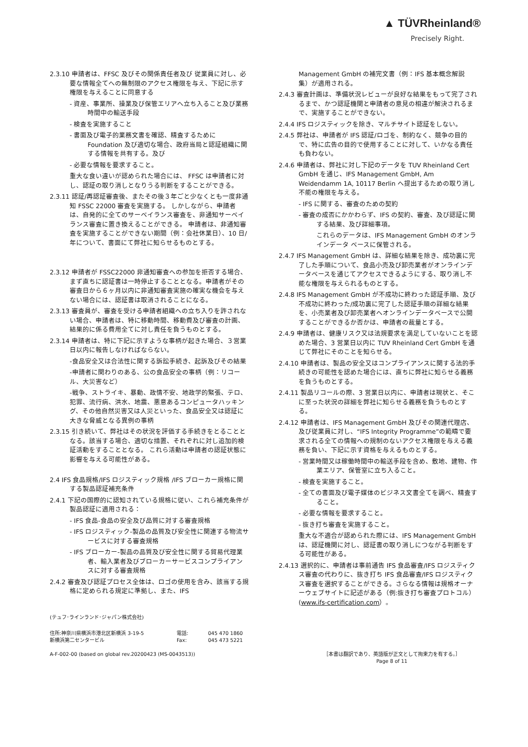▲ TÜVRheinland®
Precisely Right.
2.3.10 申請者は、FFSC 及びその関係責任者及び 従業員に対し、必要な情報全てへの無制限のアクセス権限を与え、下記に示す権限を与えることに同意する
- 資産、事業所、操業及び保管エリアへ立ち入ること及び業務時間中の輸送手段
- 検査を実施すること
- 書面及び電子的業務文書を確認、精査するために Foundation 及び適切な場合、政府当局と認証組織に関する情報を共有する。及び
- 必要な情報を要求すること。
重大な食い違いが認められた場合には、 FFSC は申請者に対し、認証の取り消しとなりうる判断をすることができる。
2.3.11 認証/再認証審査後、またその後３年ごと少なくとも一度非通知 FSSC 22000 審査を実施する。 しかしながら、申請者は、自発的に全てのサーベイランス審査を、非通知サーベイランス審査に置き換えることができる。 申請者は、非通知審査を実施することができない期間（例：会社休業日）、10 日/年について、書面にて弊社に知らせるものとする。
2.3.12 申請者が FSSC22000 非通知審査への参加を拒否する場合、まず直ちに認証書は一時停止することとなる。申請者がその審査日から６ヶ月以内に非通知審査実施の確実な機会を与えない場合には、認証書は取消されることになる。
2.3.13 審査員が、審査を受ける申請者組織への立ち入りを許されない場合、申請者は、特に移動時間、移動費及び審査の計画、結果的に係る費用全てに対し責任を負うものとする。
2.3.14 申請者は、特に下記に示すような事柄が起きた場合、３営業日以内に報告しなければならない。
-食品安全又は合法性に関する訴訟手続き、起訴及びその結果
-申請者に関わりのある、公の食品安全の事柄（例：リコール、大災害など）
-戦争、ストライキ、暴動、政情不安、地政学的緊張、テロ、犯罪、流行病、洪水、地震、悪意あるコンピュータハッキング、その他自然災害又は人災といった、食品安全又は認証に大きな脅威となる異例の事柄
2.3.15 引き続いて、弊社はその状況を評価する手続きをとることとなる。該当する場合、適切な措置、それぞれに対し追加的検証活動をすることとなる。 これら活動は申請者の認証状態に影響を与える可能性がある。
2.4 IFS 食品規格/IFS ロジスティック規格 /IFS ブローカー規格に関する製品認証補充条件
2.4.1 下記の国際的に認知されている規格に従い、これら補充条件が製品認証に適用される：
- IFS 食品-食品の安全及び品質に対する審査規格
- IFS ロジスティック-製品の品質及び安全性に関連する物流サービスに対する審査規格
- IFS ブローカー-製品の品質及び安全性に関する貿易代理業者、輸入業者及びブローカーサービスコンプライアンスに対する審査規格
2.4.2 審査及び認証プロセス全体は、ロゴの使用を含み、該当する規格に定められる規定に準拠し、また、IFS
Management GmbH の補完文書（例：IFS 基本概念解説集）が適用される。
2.4.3 審査計画は、準備状況レビューが良好な結果をもって完了されるまで、かつ認証機関と申請者の意見の相違が解決されるまで、実施することができない。
2.4.4 IFS ロジスティックを除き、マルチサイト認証をしない。
2.4.5 弊社は、申請者が IFS 認証/ロゴを、制約なく、競争の目的で、特に広告の目的で使用することに対して、いかなる責任も負わない。
2.4.6 申請者は、弊社に対し下記のデータを TUV Rheinland Cert GmbH を通じ、IFS Management GmbH, Am Weidendamm 1A, 10117 Berlin へ提出するための取り消し不能の権限を与える。
- IFS に関する、審査のための契約
- 審査の成否にかかわらず、IFS の契約、審査、及び認証に関する結果、及び詳細事項。
これらのデータは、IFS Management GmbH のオンラインデータ ベースに保管される。
2.4.7 IFS Management GmbH は、詳細な結果を除き、成功裏に完了した手順について、食品小売及び卸売業者がオンラインデータベースを通じてアクセスできるようにする、取り消し不能な権限を与えられるものとする。
2.4.8 IFS Management GmbH が不成功に終わった認証手順、及び不成功に終わった/成功裏に完了した認証手順の詳細な結果を、小売業者及び卸売業者へオンラインデータベースで公開することができるか否かは、申請者の裁量とする。
2.4.9 申請者は、健康リスク又は法規要求を満足していないことを認めた場合、3 営業日以内に TUV Rheinland Cert GmbH を通じて弊社にそのことを知らせる。
2.4.10 申請者は、製品の安全又はコンプライアンスに関する法的手続きの可能性を認めた場合には、直ちに弊社に知らせる義務を負うものとする。
2.4.11 製品リコールの際、3 営業日以内に、申請者は現状と、そこに至った状況の詳細を弊社に知らせる義務を負うものとする。
2.4.12 申請者は、IFS Management GmbH 及びその関連代理店、及び従業員に対し、“IFS Integrity Programme”の範疇で要求される全ての情報への規制のないアクセス権限を与える義務を負い、下記に示す資格を与えるものとする。
- 営業時間又は稼働時間中の輸送手段を含め、敷地、建物、作業エリア、保管室に立ち入ること。
- 検査を実施すること。
- 全ての書面及び電子媒体のビジネス文書全てを調べ、精査すること。
- 必要な情報を要求すること。
- 抜き打ち審査を実施すること。
重大な不適合が認められた際には、IFS Management GmbH は、認証機関に対し、認証書の取り消しにつながる判断をする可能性がある。
2.4.13 選択的に、申請者は事前通告 IFS 食品審査/IFS ロジスティクス審査の代わりに、抜き打ち IFS 食品審査/IFS ロジスティクス審査を選択することができる。さらなる情報は規格オーナーウェブサイトに記述がある（例:抜き打ち審査プロトコル）(www.ifs-certification.com）。
(テュフ･ラインランド･ジャパン株式会社)
住所:神奈川県横浜市港北区新横浜 3-19-5
新横浜第二センタービル 電話:
Fax: 045 470 1860
045 473 5221
A-F-002-00 (based on global rev.20200423 (MS-0043513)) ［本書は翻訳であり、英語版が正文として拘束力を有する。］
Page 8 of 11